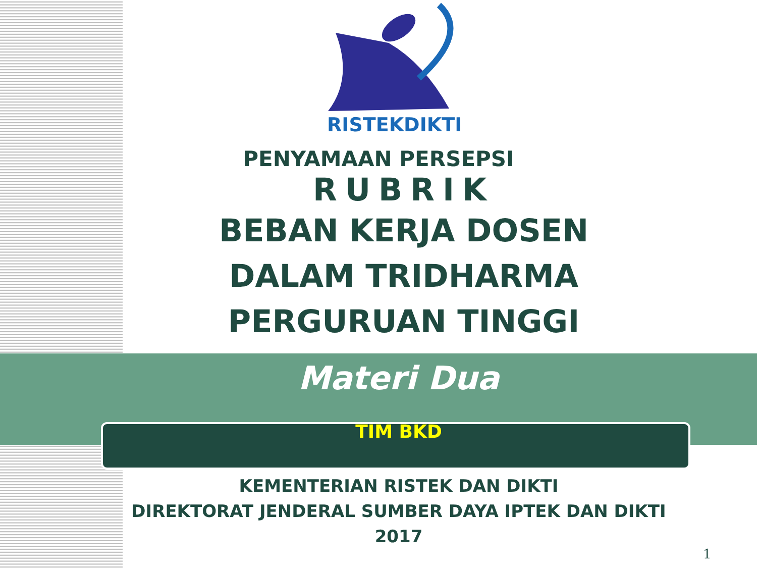RISTEKDIKTI
PENYAMAAN PERSEPSI
RUBRIK
BEBAN KERJA DOSEN
DALAM TRIDHARMA
PERGURUAN TINGGI
Materi Dua
TIM BKD
KEMENTERIAN RISTEK DAN DIKTI
DIREKTORAT JENDERAL SUMBER DAYA IPTEK DAN DIKTI
2017
1